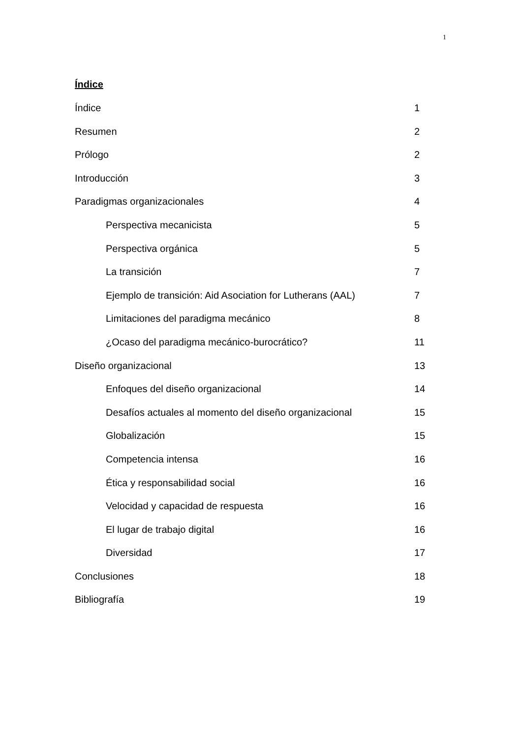1
Índice
Índice 1
Resumen 2
Prólogo 2
Introducción 3
Paradigmas organizacionales 4
Perspectiva mecanicista 5
Perspectiva orgánica 5
La transición 7
Ejemplo de transición: Aid Asociation for Lutherans (AAL) 7
Limitaciones del paradigma mecánico 8
¿Ocaso del paradigma mecánico-burocrático? 11
Diseño organizacional 13
Enfoques del diseño organizacional 14
Desafíos actuales al momento del diseño organizacional 15
Globalización 15
Competencia intensa 16
Ética y responsabilidad social 16
Velocidad y capacidad de respuesta 16
El lugar de trabajo digital 16
Diversidad 17
Conclusiones 18
Bibliografía 19